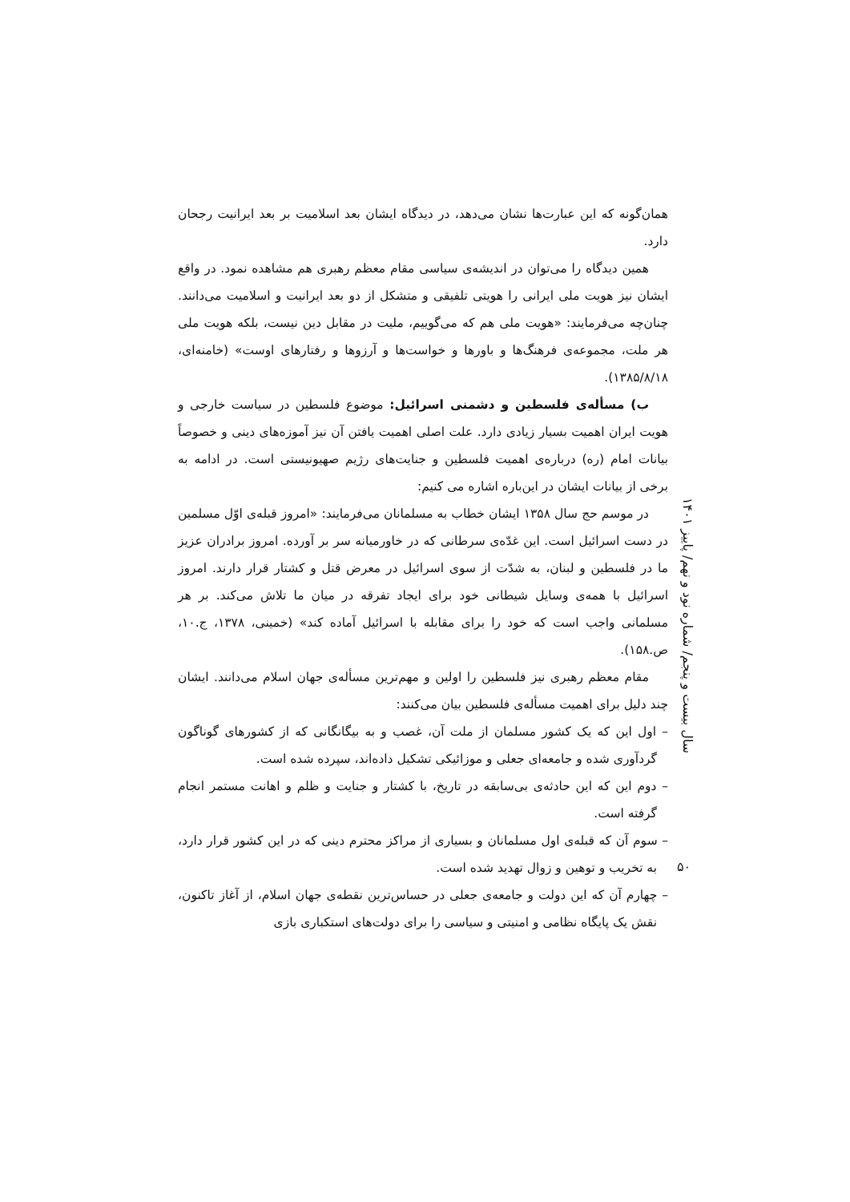همان‌گونه که این عبارت‌ها نشان می‌دهد، در دیدگاه ایشان بعد اسلامیت بر بعد ایرانیت رجحان دارد.
همین دیدگاه را می‌توان در اندیشه‌ی سیاسی مقام معظم رهبری هم مشاهده نمود. در واقع ایشان نیز هویت ملی ایرانی را هویتی تلفیقی و متشکل از دو بعد ایرانیت و اسلامیت می‌دانند. چنان‌چه می‌فرمایند: «هویت ملی هم که می‌گوییم، ملیت در مقابل دین نیست، بلکه هویت ملی هر ملت، مجموعه‌ی فرهنگ‌ها و باورها و خواست‌ها و آرزوها و رفتارهای اوست» (خامنه‌ای، ۱۳۸۵/۸/۱۸).
ب) مسأله‌ی فلسطین و دشمنی اسرائیل: موضوع فلسطین در سیاست خارجی و هویت ایران اهمیت بسیار زیادی دارد. علت اصلی اهمیت یافتن آن نیز آموزه‌های دینی و خصوصاً بیانات امام (ره) درباره‌ی اهمیت فلسطین و جنایت‌های رژیم صهیونیستی است. در ادامه به برخی از بیانات ایشان در این‌باره اشاره می کنیم:
در موسم حج سال ۱۳۵۸ ایشان خطاب به مسلمانان می‌فرمایند: «امروز قبله‌ی اوّل مسلمین در دست اسرائیل است. این غدّه‌ی سرطانی که در خاورمیانه سر بر آورده. امروز برادران عزیز ما در فلسطین و لبنان، به شدّت از سوی اسرائیل در معرض قتل و کشتار قرار دارند. امروز اسرائیل با همه‌ی وسایل شیطانی خود برای ایجاد تفرقه در میان ما تلاش می‌کند. بر هر مسلمانی واجب است که خود را برای مقابله با اسرائیل آماده کند» (خمینی، ۱۳۷۸، ج.۱۰، ص.۱۵۸).
مقام معظم رهبری نیز فلسطین را اولین و مهم‌ترین مسأله‌ی جهان اسلام می‌دانند. ایشان چند دلیل برای اهمیت مسأله‌ی فلسطین بیان می‌کنند:
– اول این که یک کشور مسلمان از ملت آن، غصب و به بیگانگانی که از کشورهای گوناگون گردآوری شده و جامعه‌ای جعلی و موزائیکی تشکیل داده‌اند، سپرده شده است.
– دوم این که این حادثه‌ی بی‌سابقه در تاریخ، با کشتار و جنایت و ظلم و اهانت مستمر انجام گرفته است.
– سوم آن که قبله‌ی اول مسلمانان و بسیاری از مراکز محترم دینی که در این کشور قرار دارد، به تخریب و توهین و زوال تهدید شده است.
– چهارم آن که این دولت و جامعه‌ی جعلی در حساس‌ترین نقطه‌ی جهان اسلام، از آغاز تاکنون، نقش یک پایگاه نظامی و امنیتی و سیاسی را برای دولت‌های استکباری بازی
سال بیست و پنجم/ شماره نود و نهم/ پاییز ۱۴۰۱
۵۰